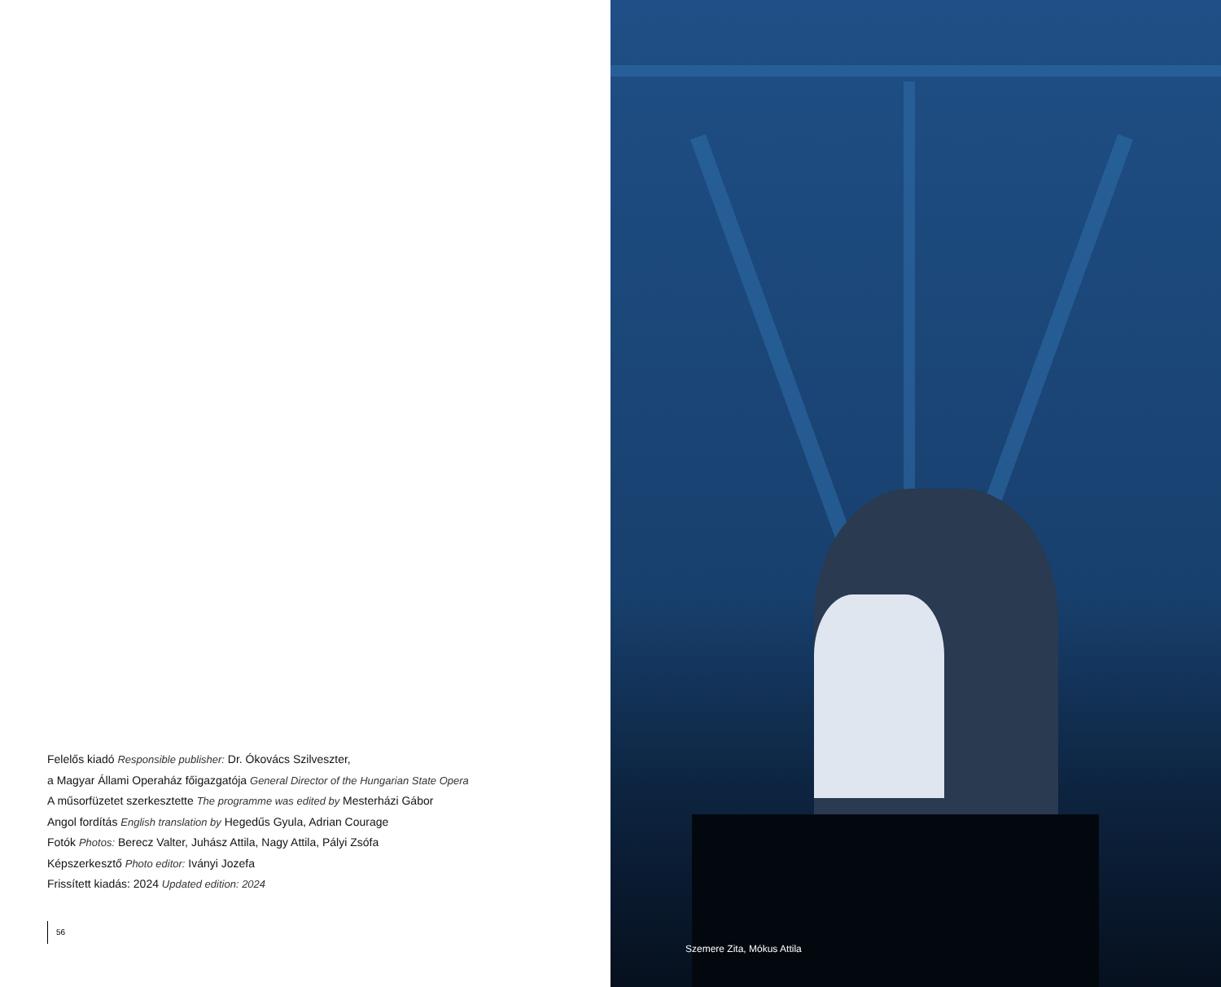Felelős kiadó Responsible publisher: Dr. Ókovács Szilveszter,
a Magyar Állami Operaház főigazgatója General Director of the Hungarian State Opera
A műsorfüzetet szerkesztette The programme was edited by Mesterházi Gábor
Angol fordítás English translation by Hegedűs Gyula, Adrian Courage
Fotók Photos: Berecz Valter, Juhász Attila, Nagy Attila, Pályi Zsófa
Képszerkesztő Photo editor: Iványi Jozefa
Frissített kiadás: 2024 Updated edition: 2024
56
Szemere Zita, Mókus Attila